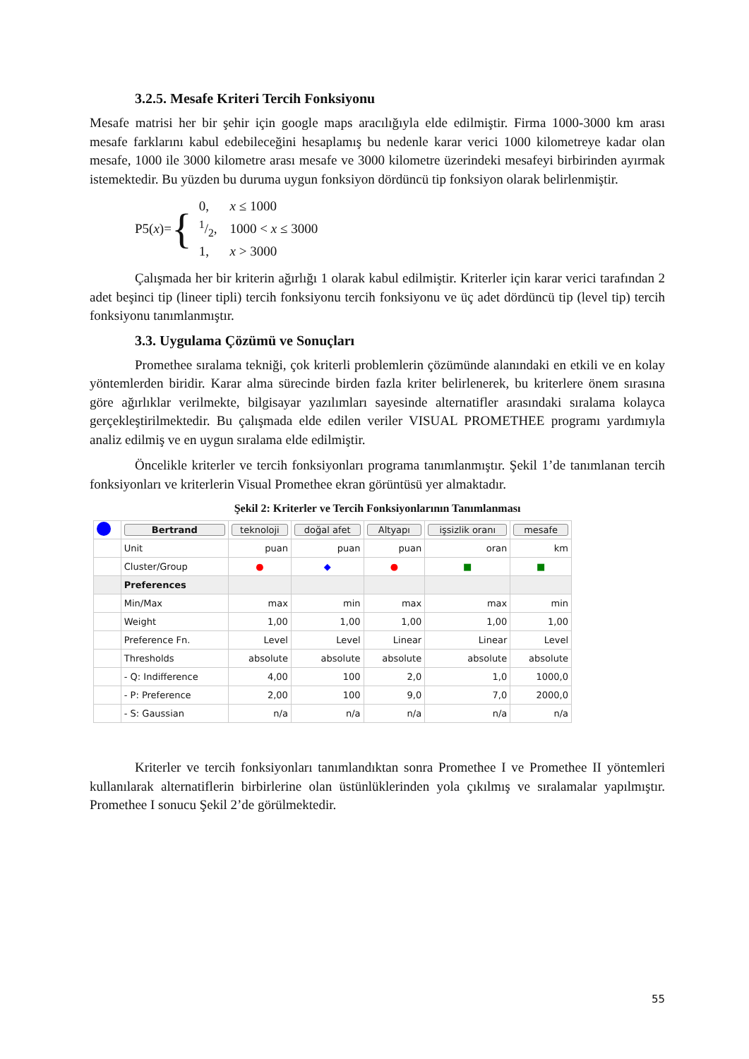3.2.5. Mesafe Kriteri Tercih Fonksiyonu
Mesafe matrisi her bir şehir için google maps aracılığıyla elde edilmiştir. Firma 1000-3000 km arası mesafe farklarını kabul edebileceğini hesaplamış bu nedenle karar verici 1000 kilometreye kadar olan mesafe, 1000 ile 3000 kilometre arası mesafe ve 3000 kilometre üzerindeki mesafeyi birbirinden ayırmak istemektedir. Bu yüzden bu duruma uygun fonksiyon dördüncü tip fonksiyon olarak belirlenmiştir.
P5(x)= {
| 0, | x ≤ 1000 |
| 1/2, | 1000 < x ≤ 3000 |
| 1, | x > 3000 |
Çalışmada her bir kriterin ağırlığı 1 olarak kabul edilmiştir. Kriterler için karar verici tarafından 2 adet beşinci tip (lineer tipli) tercih fonksiyonu tercih fonksiyonu ve üç adet dördüncü tip (level tip) tercih fonksiyonu tanımlanmıştır.
3.3. Uygulama Çözümü ve Sonuçları
Promethee sıralama tekniği, çok kriterli problemlerin çözümünde alanındaki en etkili ve en kolay yöntemlerden biridir. Karar alma sürecinde birden fazla kriter belirlenerek, bu kriterlere önem sırasına göre ağırlıklar verilmekte, bilgisayar yazılımları sayesinde alternatifler arasındaki sıralama kolayca gerçekleştirilmektedir. Bu çalışmada elde edilen veriler VISUAL PROMETHEE programı yardımıyla analiz edilmiş ve en uygun sıralama elde edilmiştir.
Öncelikle kriterler ve tercih fonksiyonları programa tanımlanmıştır. Şekil 1’de tanımlanan tercih fonksiyonları ve kriterlerin Visual Promethee ekran görüntüsü yer almaktadır.
Şekil 2: Kriterler ve Tercih Fonksiyonlarının Tanımlanması
| | Bertrand | teknoloji | doğal afet | Altyapı | işsizlik oranı | mesafe |
| | Unit | puan | puan | puan | oran | km |
| | Cluster/Group | ● | ◆ | ● | ■ | ■ |
| | Preferences | | | | | |
| | Min/Max | max | min | max | max | min |
| | Weight | 1,00 | 1,00 | 1,00 | 1,00 | 1,00 |
| | Preference Fn. | Level | Level | Linear | Linear | Level |
| | Thresholds | absolute | absolute | absolute | absolute | absolute |
| | - Q: Indifference | 4,00 | 100 | 2,0 | 1,0 | 1000,0 |
| | - P: Preference | 2,00 | 100 | 9,0 | 7,0 | 2000,0 |
| | - S: Gaussian | n/a | n/a | n/a | n/a | n/a |
Kriterler ve tercih fonksiyonları tanımlandıktan sonra Promethee I ve Promethee II yöntemleri kullanılarak alternatiflerin birbirlerine olan üstünlüklerinden yola çıkılmış ve sıralamalar yapılmıştır. Promethee I sonucu Şekil 2’de görülmektedir.
55